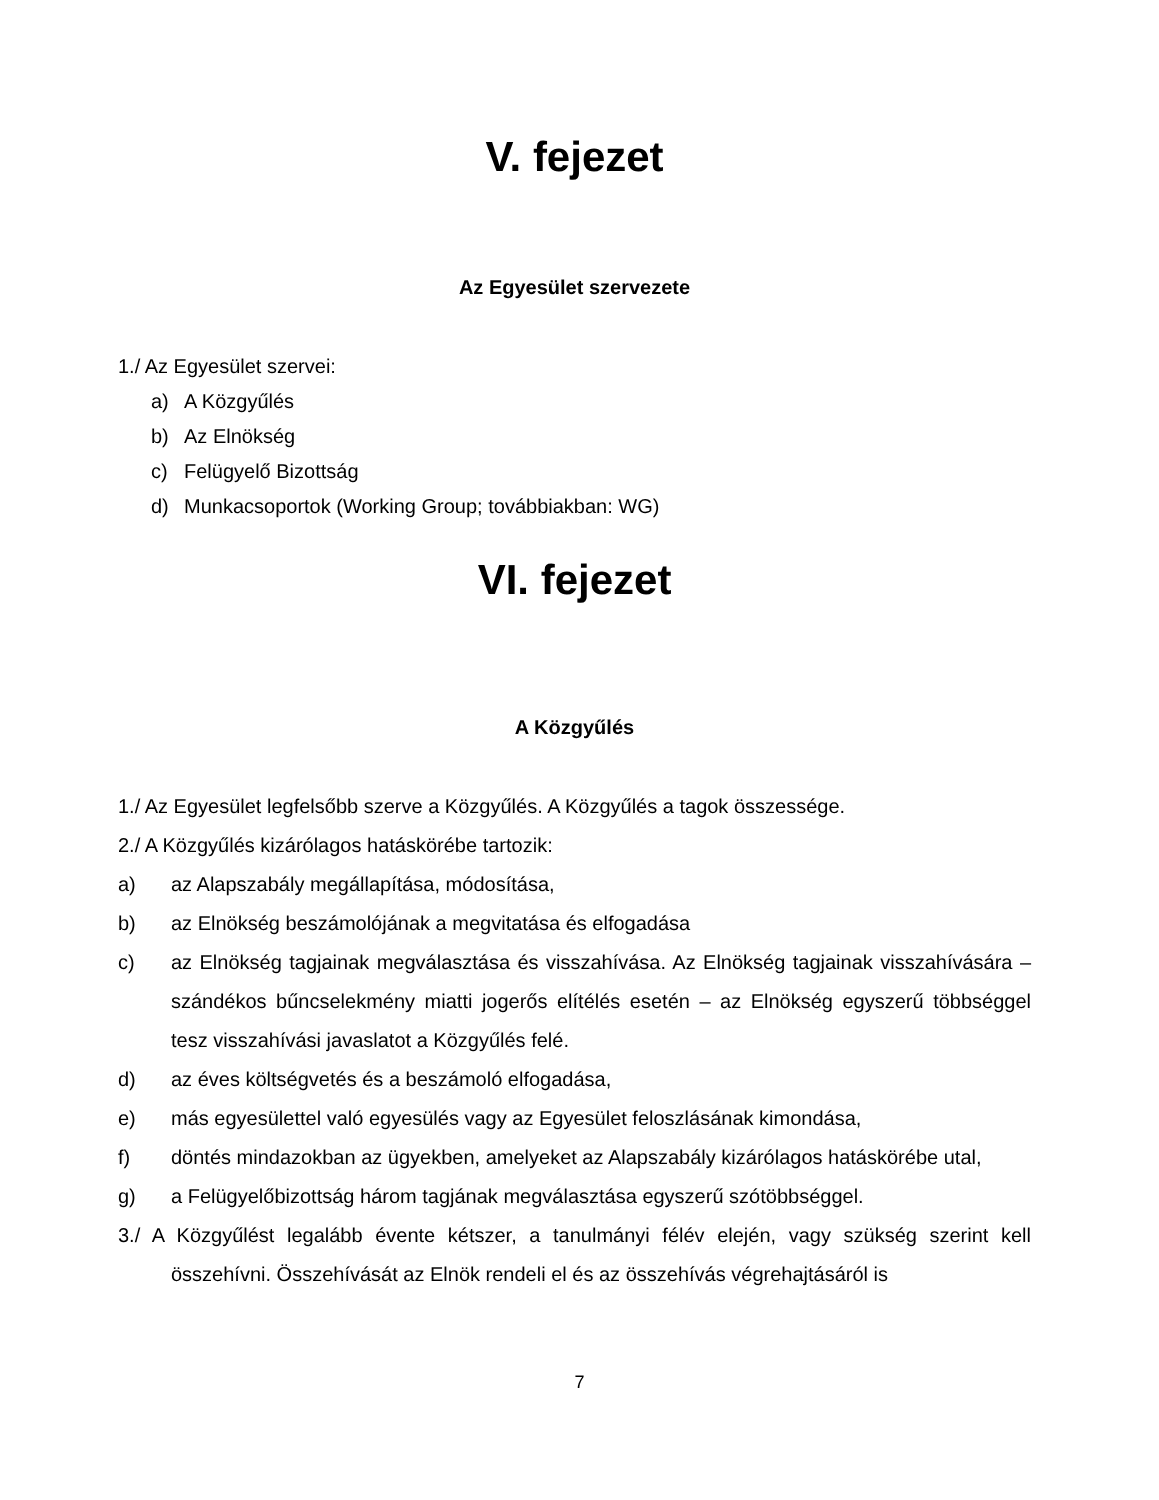V. fejezet
Az Egyesület szervezete
1./ Az Egyesület szervei:
a) A Közgyűlés
b) Az Elnökség
c) Felügyelő Bizottság
d) Munkacsoportok (Working Group; továbbiakban: WG)
VI. fejezet
A Közgyűlés
1./ Az Egyesület legfelsőbb szerve a Közgyűlés. A Közgyűlés a tagok összessége.
2./ A Közgyűlés kizárólagos hatáskörébe tartozik:
a) az Alapszabály megállapítása, módosítása,
b) az Elnökség beszámolójának a megvitatása és elfogadása
c) az Elnökség tagjainak megválasztása és visszahívása. Az Elnökség tagjainak visszahívására – szándékos bűncselekmény miatti jogerős elítélés esetén – az Elnökség egyszerű többséggel tesz visszahívási javaslatot a Közgyűlés felé.
d) az éves költségvetés és a beszámoló elfogadása,
e) más egyesülettel való egyesülés vagy az Egyesület feloszlásának kimondása,
f) döntés mindazokban az ügyekben, amelyeket az Alapszabály kizárólagos hatáskörébe utal,
g) a Felügyelőbizottság három tagjának megválasztása egyszerű szótöbbséggel.
3./ A Közgyűlést legalább évente kétszer, a tanulmányi félév elején, vagy szükség szerint kell összehívni. Összehívását az Elnök rendeli el és az összehívás végrehajtásáról is
7